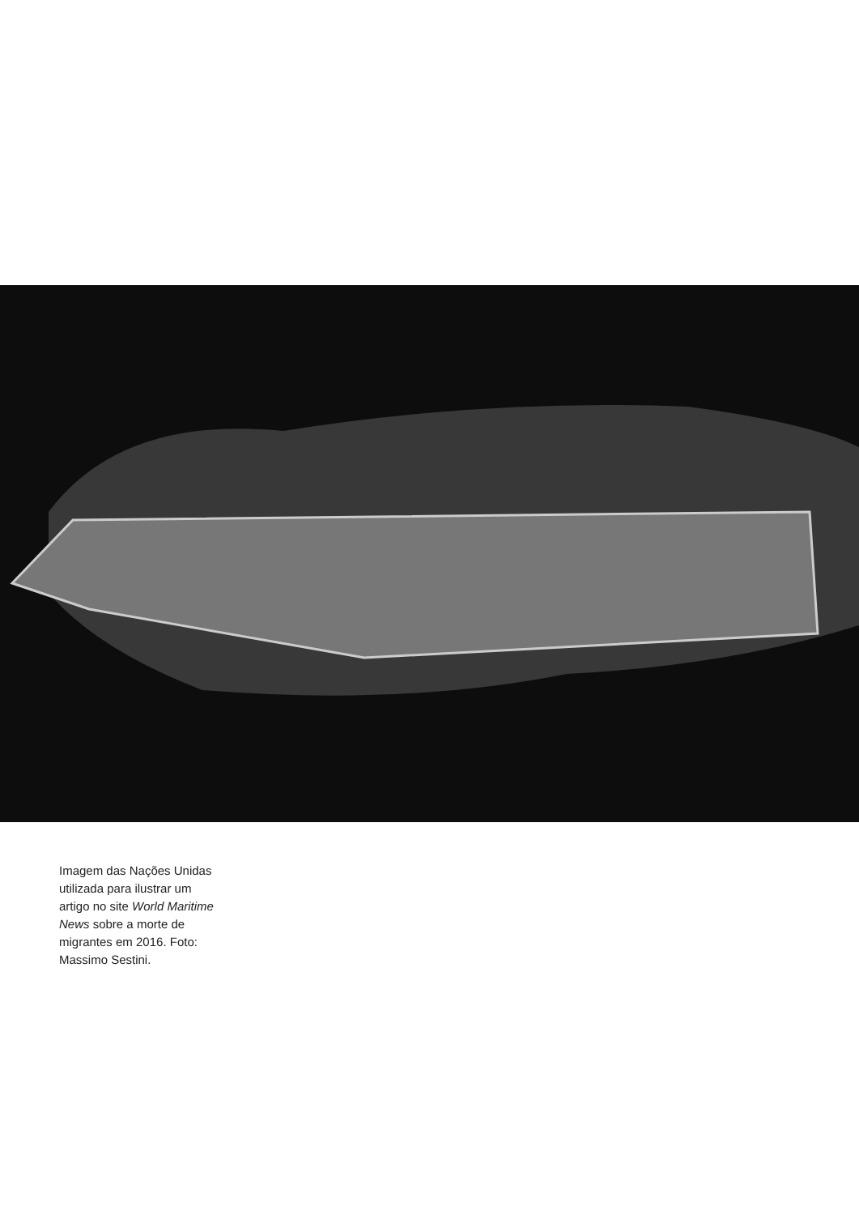Imagem das Nações Unidas utilizada para ilustrar um artigo no site World Maritime News sobre a morte de migrantes em 2016. Foto: Massimo Sestini.